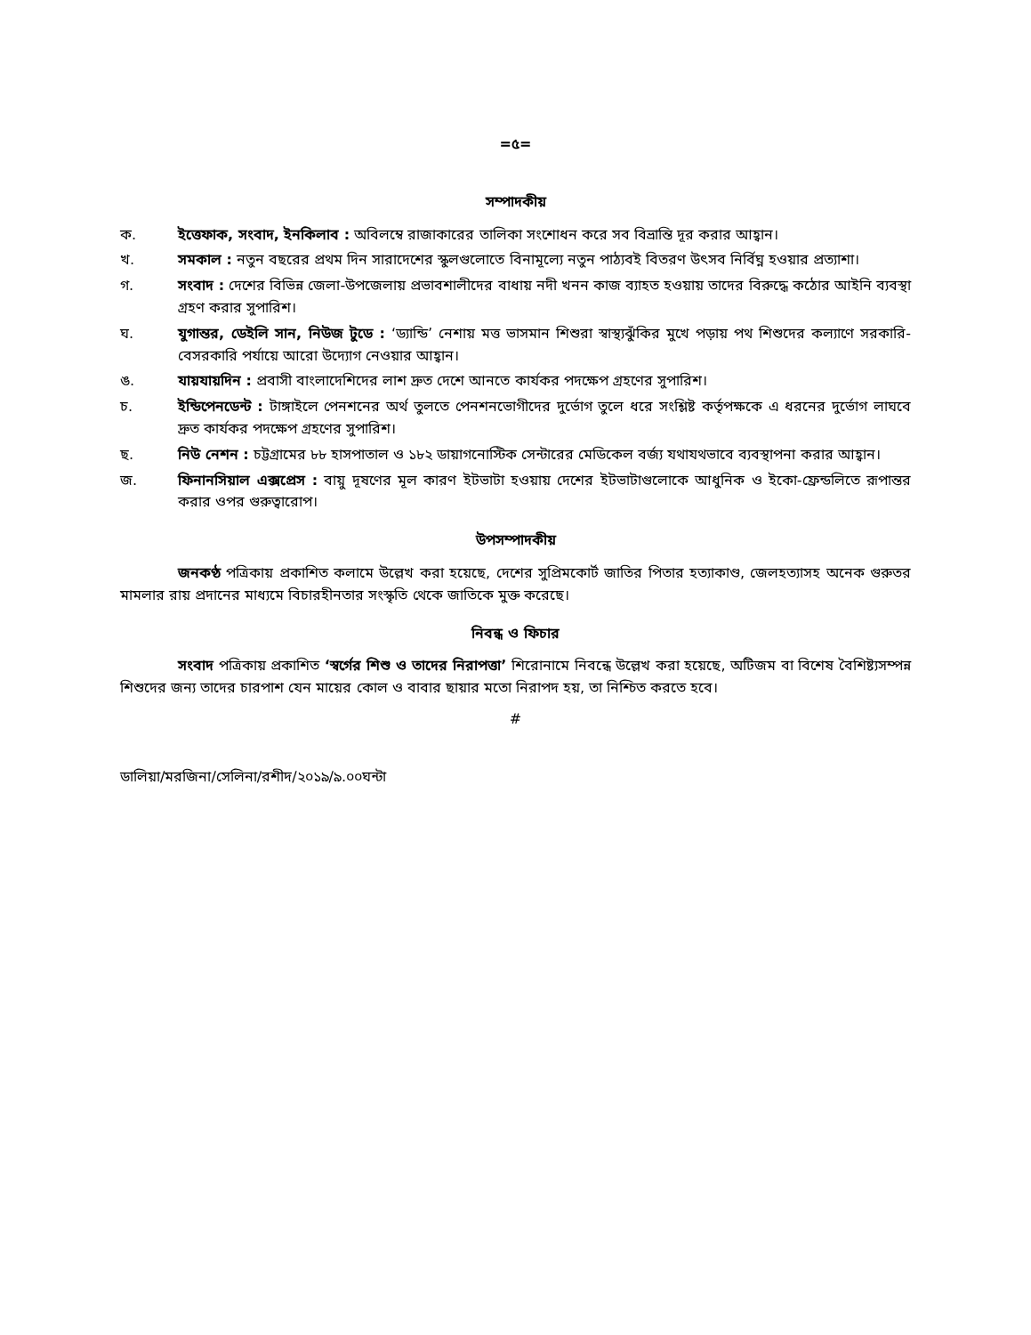=৫=
সম্পাদকীয়
ক. ইত্তেফাক, সংবাদ, ইনকিলাব : অবিলম্বে রাজাকারের তালিকা সংশোধন করে সব বিভ্রান্তি দূর করার আহ্বান।
খ. সমকাল : নতুন বছরের প্রথম দিন সারাদেশের স্কুলগুলোতে বিনামূল্যে নতুন পাঠ্যবই বিতরণ উৎসব নির্বিঘ্ন হওয়ার প্রত্যাশা।
গ. সংবাদ : দেশের বিভিন্ন জেলা-উপজেলায় প্রভাবশালীদের বাধায় নদী খনন কাজ ব্যাহত হওয়ায় তাদের বিরুদ্ধে কঠোর আইনি ব্যবস্থা গ্রহণ করার সুপারিশ।
ঘ. যুগান্তর, ডেইলি সান, নিউজ টুডে : ‘ড্যান্ডি’ নেশায় মত্ত ভাসমান শিশুরা স্বাস্থ্যঝুঁকির মুখে পড়ায় পথ শিশুদের কল্যাণে সরকারি-বেসরকারি পর্যায়ে আরো উদ্যোগ নেওয়ার আহ্বান।
ঙ. যায়যায়দিন : প্রবাসী বাংলাদেশিদের লাশ দ্রুত দেশে আনতে কার্যকর পদক্ষেপ গ্রহণের সুপারিশ।
চ. ইন্ডিপেনডেন্ট : টাঙ্গাইলে পেনশনের অর্থ তুলতে পেনশনভোগীদের দুর্ভোগ তুলে ধরে সংশ্লিষ্ট কর্তৃপক্ষকে এ ধরনের দুর্ভোগ লাঘবে দ্রুত কার্যকর পদক্ষেপ গ্রহণের সুপারিশ।
ছ. নিউ নেশন : চট্টগ্রামের ৮৮ হাসপাতাল ও ১৮২ ডায়াগনোস্টিক সেন্টারের মেডিকেল বর্জ্য যথাযথভাবে ব্যবস্থাপনা করার আহ্বান।
জ. ফিনানসিয়াল এক্সপ্রেস : বায়ু দূষণের মূল কারণ ইটভাটা হওয়ায় দেশের ইটভাটাগুলোকে আধুনিক ও ইকো-ফ্রেন্ডলিতে রূপান্তর করার ওপর গুরুত্বারোপ।
উপসম্পাদকীয়
জনকণ্ঠ পত্রিকায় প্রকাশিত কলামে উল্লেখ করা হয়েছে, দেশের সুপ্রিমকোর্ট জাতির পিতার হত্যাকাণ্ড, জেলহত্যাসহ অনেক গুরুতর মামলার রায় প্রদানের মাধ্যমে বিচারহীনতার সংস্কৃতি থেকে জাতিকে মুক্ত করেছে।
নিবন্ধ ও ফিচার
সংবাদ পত্রিকায় প্রকাশিত ‘স্বর্গের শিশু ও তাদের নিরাপত্তা’ শিরোনামে নিবন্ধে উল্লেখ করা হয়েছে, অটিজম বা বিশেষ বৈশিষ্ট্যসম্পন্ন শিশুদের জন্য তাদের চারপাশ যেন মায়ের কোল ও বাবার ছায়ার মতো নিরাপদ হয়, তা নিশ্চিত করতে হবে।
#
ডালিয়া/মরজিনা/সেলিনা/রশীদ/২০১৯/৯.০০ঘন্টা